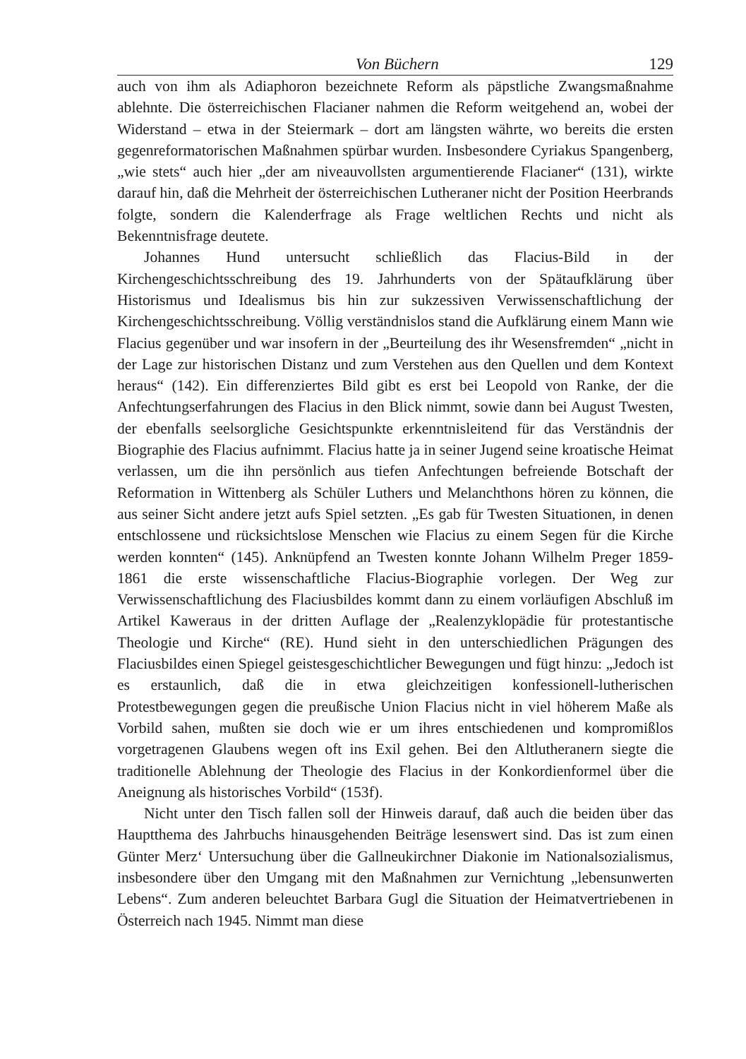Von Büchern 129
auch von ihm als Adiaphoron bezeichnete Reform als päpstliche Zwangsmaßnahme ablehnte. Die österreichischen Flacianer nahmen die Reform weitgehend an, wobei der Widerstand – etwa in der Steiermark – dort am längsten währte, wo bereits die ersten gegenreformatorischen Maßnahmen spürbar wurden. Insbesondere Cyriakus Spangenberg, „wie stets“ auch hier „der am niveauvollsten argumentierende Flacianer“ (131), wirkte darauf hin, daß die Mehrheit der österreichischen Lutheraner nicht der Position Heerbrands folgte, sondern die Kalenderfrage als Frage weltlichen Rechts und nicht als Bekenntnisfrage deutete.
Johannes Hund untersucht schließlich das Flacius-Bild in der Kirchengeschichtsschreibung des 19. Jahrhunderts von der Spätaufklärung über Historismus und Idealismus bis hin zur sukzessiven Verwissenschaftlichung der Kirchengeschichtsschreibung. Völlig verständnislos stand die Aufklärung einem Mann wie Flacius gegenüber und war insofern in der „Beurteilung des ihr Wesensfremden“ „nicht in der Lage zur historischen Distanz und zum Verstehen aus den Quellen und dem Kontext heraus“ (142). Ein differenziertes Bild gibt es erst bei Leopold von Ranke, der die Anfechtungserfahrungen des Flacius in den Blick nimmt, sowie dann bei August Twesten, der ebenfalls seelsorgliche Gesichtspunkte erkenntnisleitend für das Verständnis der Biographie des Flacius aufnimmt. Flacius hatte ja in seiner Jugend seine kroatische Heimat verlassen, um die ihn persönlich aus tiefen Anfechtungen befreiende Botschaft der Reformation in Wittenberg als Schüler Luthers und Melanchthons hören zu können, die aus seiner Sicht andere jetzt aufs Spiel setzten. „Es gab für Twesten Situationen, in denen entschlossene und rücksichtslose Menschen wie Flacius zu einem Segen für die Kirche werden konnten“ (145). Anknüpfend an Twesten konnte Johann Wilhelm Preger 1859-1861 die erste wissenschaftliche Flacius-Biographie vorlegen. Der Weg zur Verwissenschaftlichung des Flaciusbildes kommt dann zu einem vorläufigen Abschluß im Artikel Kaweraus in der dritten Auflage der „Realenzyklopädie für protestantische Theologie und Kirche“ (RE). Hund sieht in den unterschiedlichen Prägungen des Flaciusbildes einen Spiegel geistesgeschichtlicher Bewegungen und fügt hinzu: „Jedoch ist es erstaunlich, daß die in etwa gleichzeitigen konfessionell-lutherischen Protestbewegungen gegen die preußische Union Flacius nicht in viel höherem Maße als Vorbild sahen, mußten sie doch wie er um ihres entschiedenen und kompromißlos vorgetragenen Glaubens wegen oft ins Exil gehen. Bei den Altlutheranern siegte die traditionelle Ablehnung der Theologie des Flacius in der Konkordienformel über die Aneignung als historisches Vorbild“ (153f).
Nicht unter den Tisch fallen soll der Hinweis darauf, daß auch die beiden über das Hauptthema des Jahrbuchs hinausgehenden Beiträge lesenswert sind. Das ist zum einen Günter Merz‘ Untersuchung über die Gallneukirchner Diakonie im Nationalsozialismus, insbesondere über den Umgang mit den Maßnahmen zur Vernichtung „lebensunwerten Lebens“. Zum anderen beleuchtet Barbara Gugl die Situation der Heimatvertriebenen in Österreich nach 1945. Nimmt man diese